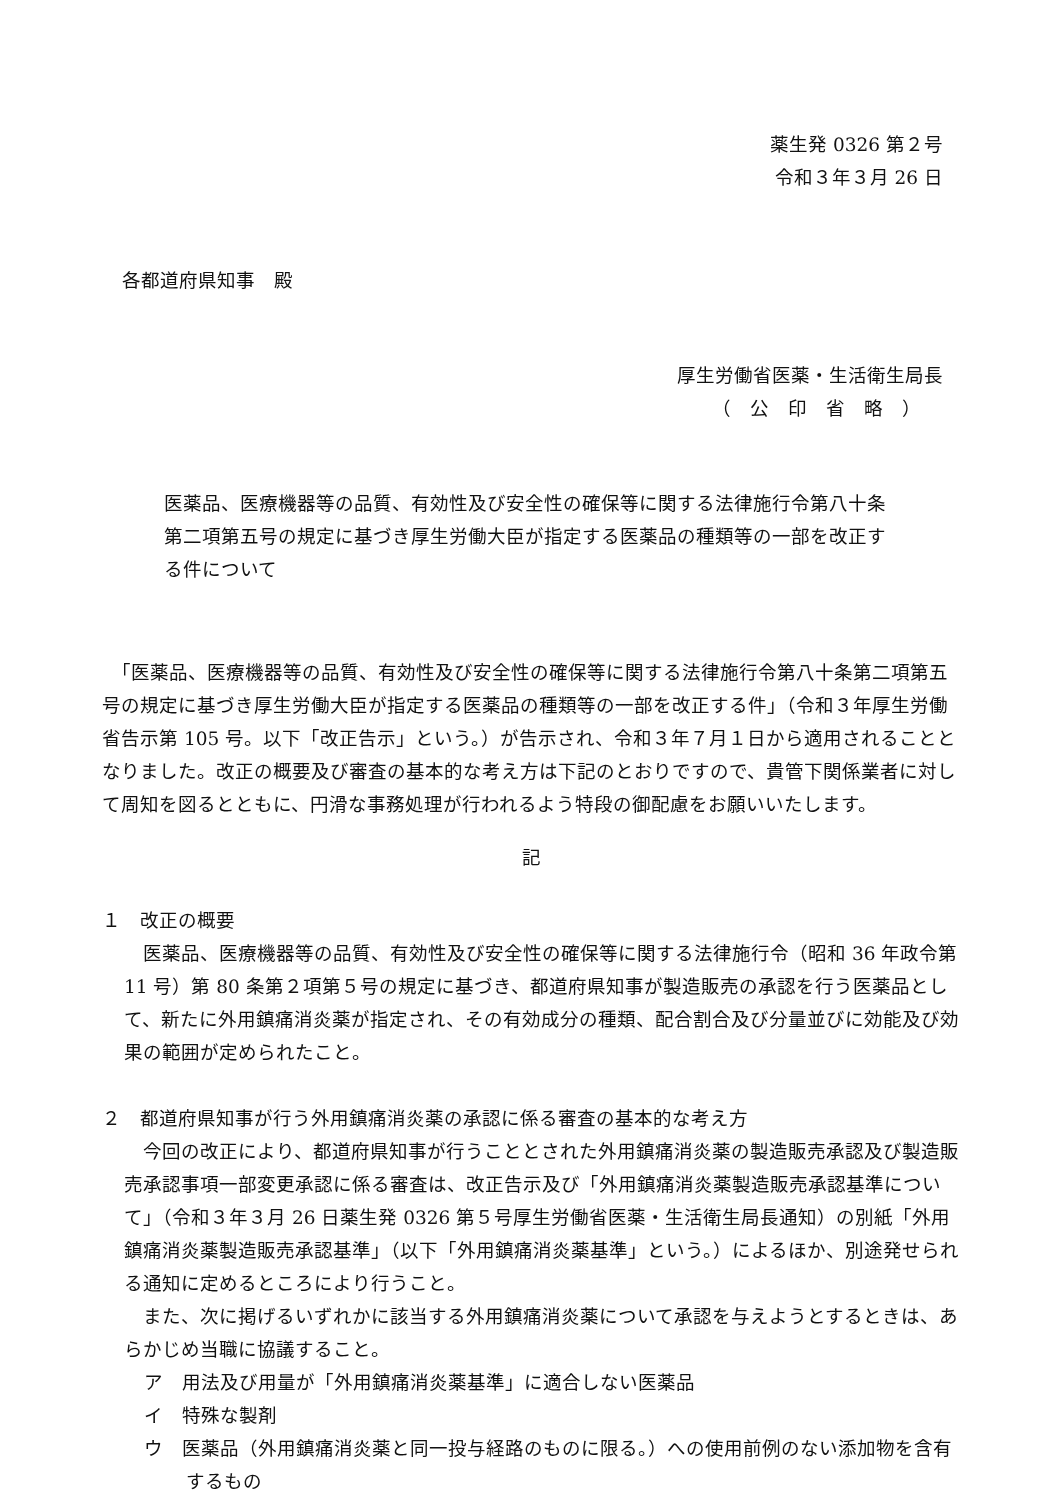薬生発 0326 第２号
令和３年３月 26 日
各都道府県知事　殿
厚生労働省医薬・生活衛生局長
（　公　印　省　略　）
医薬品、医療機器等の品質、有効性及び安全性の確保等に関する法律施行令第八十条第二項第五号の規定に基づき厚生労働大臣が指定する医薬品の種類等の一部を改正する件について
　「医薬品、医療機器等の品質、有効性及び安全性の確保等に関する法律施行令第八十条第二項第五号の規定に基づき厚生労働大臣が指定する医薬品の種類等の一部を改正する件」（令和３年厚生労働省告示第 105 号。以下「改正告示」という。）が告示され、令和３年７月１日から適用されることとなりました。改正の概要及び審査の基本的な考え方は下記のとおりですので、貴管下関係業者に対して周知を図るとともに、円滑な事務処理が行われるよう特段の御配慮をお願いいたします。
記
１　改正の概要
　医薬品、医療機器等の品質、有効性及び安全性の確保等に関する法律施行令（昭和 36 年政令第 11 号）第 80 条第２項第５号の規定に基づき、都道府県知事が製造販売の承認を行う医薬品として、新たに外用鎮痛消炎薬が指定され、その有効成分の種類、配合割合及び分量並びに効能及び効果の範囲が定められたこと。
２　都道府県知事が行う外用鎮痛消炎薬の承認に係る審査の基本的な考え方
　今回の改正により、都道府県知事が行うこととされた外用鎮痛消炎薬の製造販売承認及び製造販売承認事項一部変更承認に係る審査は、改正告示及び「外用鎮痛消炎薬製造販売承認基準について」（令和３年３月 26 日薬生発 0326 第５号厚生労働省医薬・生活衛生局長通知）の別紙「外用鎮痛消炎薬製造販売承認基準」（以下「外用鎮痛消炎薬基準」という。）によるほか、別途発せられる通知に定めるところにより行うこと。
　また、次に掲げるいずれかに該当する外用鎮痛消炎薬について承認を与えようとするときは、あらかじめ当職に協議すること。
ア　用法及び用量が「外用鎮痛消炎薬基準」に適合しない医薬品
イ　特殊な製剤
ウ　医薬品（外用鎮痛消炎薬と同一投与経路のものに限る。）への使用前例のない添加物を含有するもの